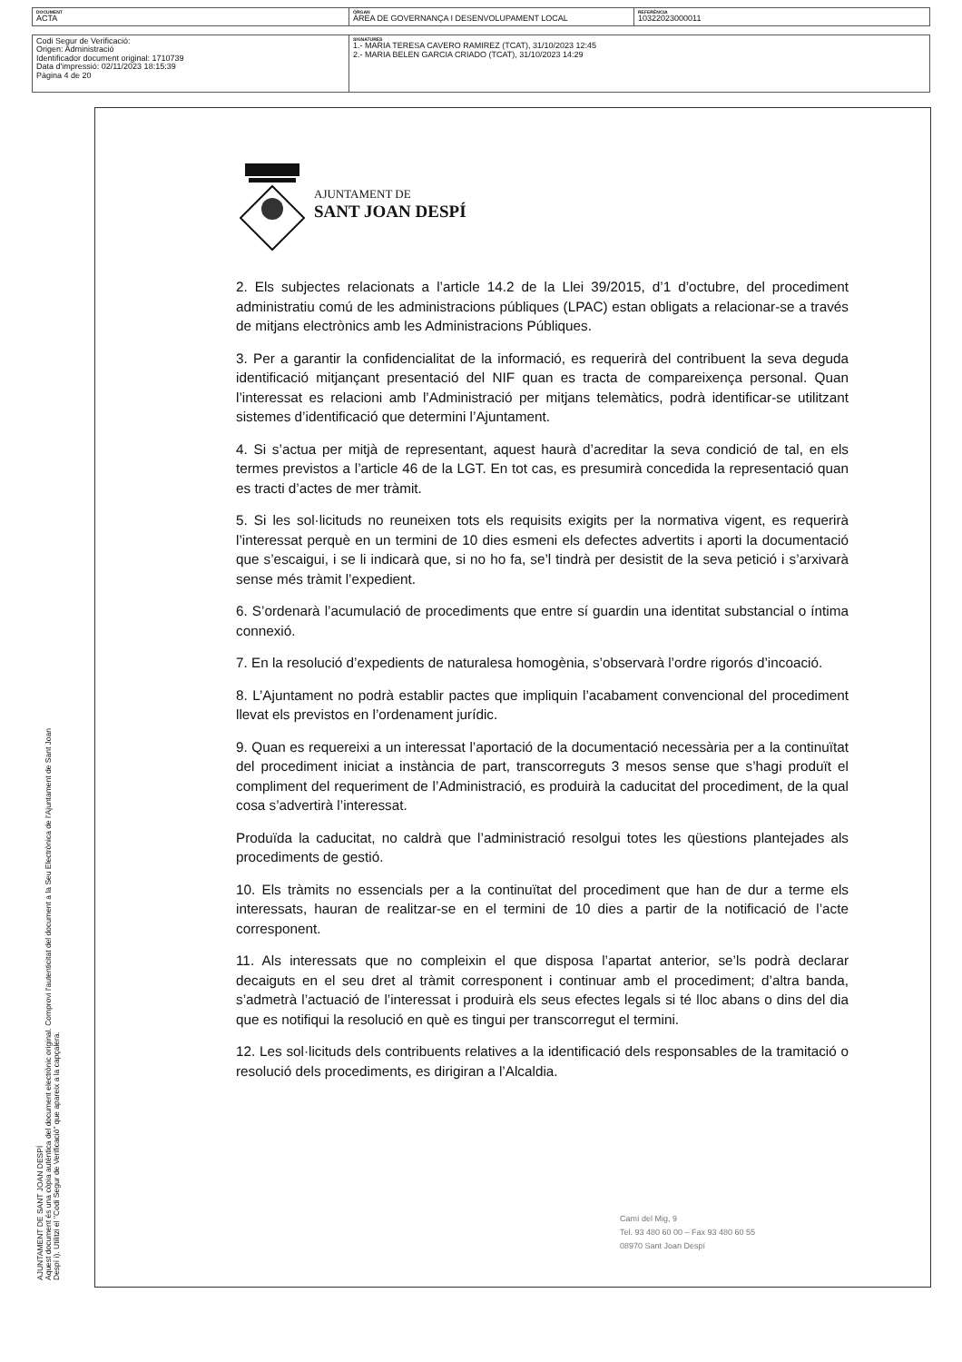| DOCUMENT ACTA | ÒRGAN ÀREA DE GOVERNANÇA I DESENVOLUPAMENT LOCAL | REFERÈNCIA 10322023000011 |
| Codi Segur de Verificació: Origen: Administració Identificador document original: 1710739 Data d'impressió: 02/11/2023 18:15:39 Pàgina 4 de 20 | SIGNATURES 1.- MARIA TERESA CAVERO RAMIREZ (TCAT), 31/10/2023 12:45 2.- MARIA BELEN GARCIA CRIADO (TCAT), 31/10/2023 14:29 |
AJUNTAMENT DE SANT JOAN DESPÍ
Aquest document és una còpia autèntica del document electrònic original. Comprovi l'autenticitat del document a la Seu Electrònica de l'Ajuntament de Sant Joan Despí i). Utilitzi el "Codi Segur de Verificació" que apareix a la capçalera.
AJUNTAMENT DE
SANT JOAN DESPÍ
2. Els subjectes relacionats a l’article 14.2 de la Llei 39/2015, d’1 d’octubre, del procediment administratiu comú de les administracions públiques (LPAC) estan obligats a relacionar-se a través de mitjans electrònics amb les Administracions Públiques.
3. Per a garantir la confidencialitat de la informació, es requerirà del contribuent la seva deguda identificació mitjançant presentació del NIF quan es tracta de compareixença personal. Quan l’interessat es relacioni amb l’Administració per mitjans telemàtics, podrà identificar-se utilitzant sistemes d’identificació que determini l’Ajuntament.
4. Si s’actua per mitjà de representant, aquest haurà d’acreditar la seva condició de tal, en els termes previstos a l’article 46 de la LGT. En tot cas, es presumirà concedida la representació quan es tracti d’actes de mer tràmit.
5. Si les sol·licituds no reuneixen tots els requisits exigits per la normativa vigent, es requerirà l’interessat perquè en un termini de 10 dies esmeni els defectes advertits i aporti la documentació que s’escaigui, i se li indicarà que, si no ho fa, se’l tindrà per desistit de la seva petició i s’arxivarà sense més tràmit l’expedient.
6. S’ordenarà l’acumulació de procediments que entre sí guardin una identitat substancial o íntima connexió.
7. En la resolució d’expedients de naturalesa homogènia, s’observarà l’ordre rigorós d’incoació.
8. L’Ajuntament no podrà establir pactes que impliquin l’acabament convencional del procediment llevat els previstos en l’ordenament jurídic.
9. Quan es requereixi a un interessat l’aportació de la documentació necessària per a la continuïtat del procediment iniciat a instància de part, transcorreguts 3 mesos sense que s’hagi produït el compliment del requeriment de l’Administració, es produirà la caducitat del procediment, de la qual cosa s’advertirà l’interessat.
Produïda la caducitat, no caldrà que l’administració resolgui totes les qüestions plantejades als procediments de gestió.
10. Els tràmits no essencials per a la continuïtat del procediment que han de dur a terme els interessats, hauran de realitzar-se en el termini de 10 dies a partir de la notificació de l’acte corresponent.
11. Als interessats que no compleixin el que disposa l’apartat anterior, se’ls podrà declarar decaiguts en el seu dret al tràmit corresponent i continuar amb el procediment; d’altra banda, s’admetrà l’actuació de l’interessat i produirà els seus efectes legals si té lloc abans o dins del dia que es notifiqui la resolució en què es tingui per transcorregut el termini.
12. Les sol·licituds dels contribuents relatives a la identificació dels responsables de la tramitació o resolució dels procediments, es dirigiran a l’Alcaldia.
Camí del Mig, 9
Tel. 93 480 60 00 – Fax 93 480 60 55
08970 Sant Joan Despí